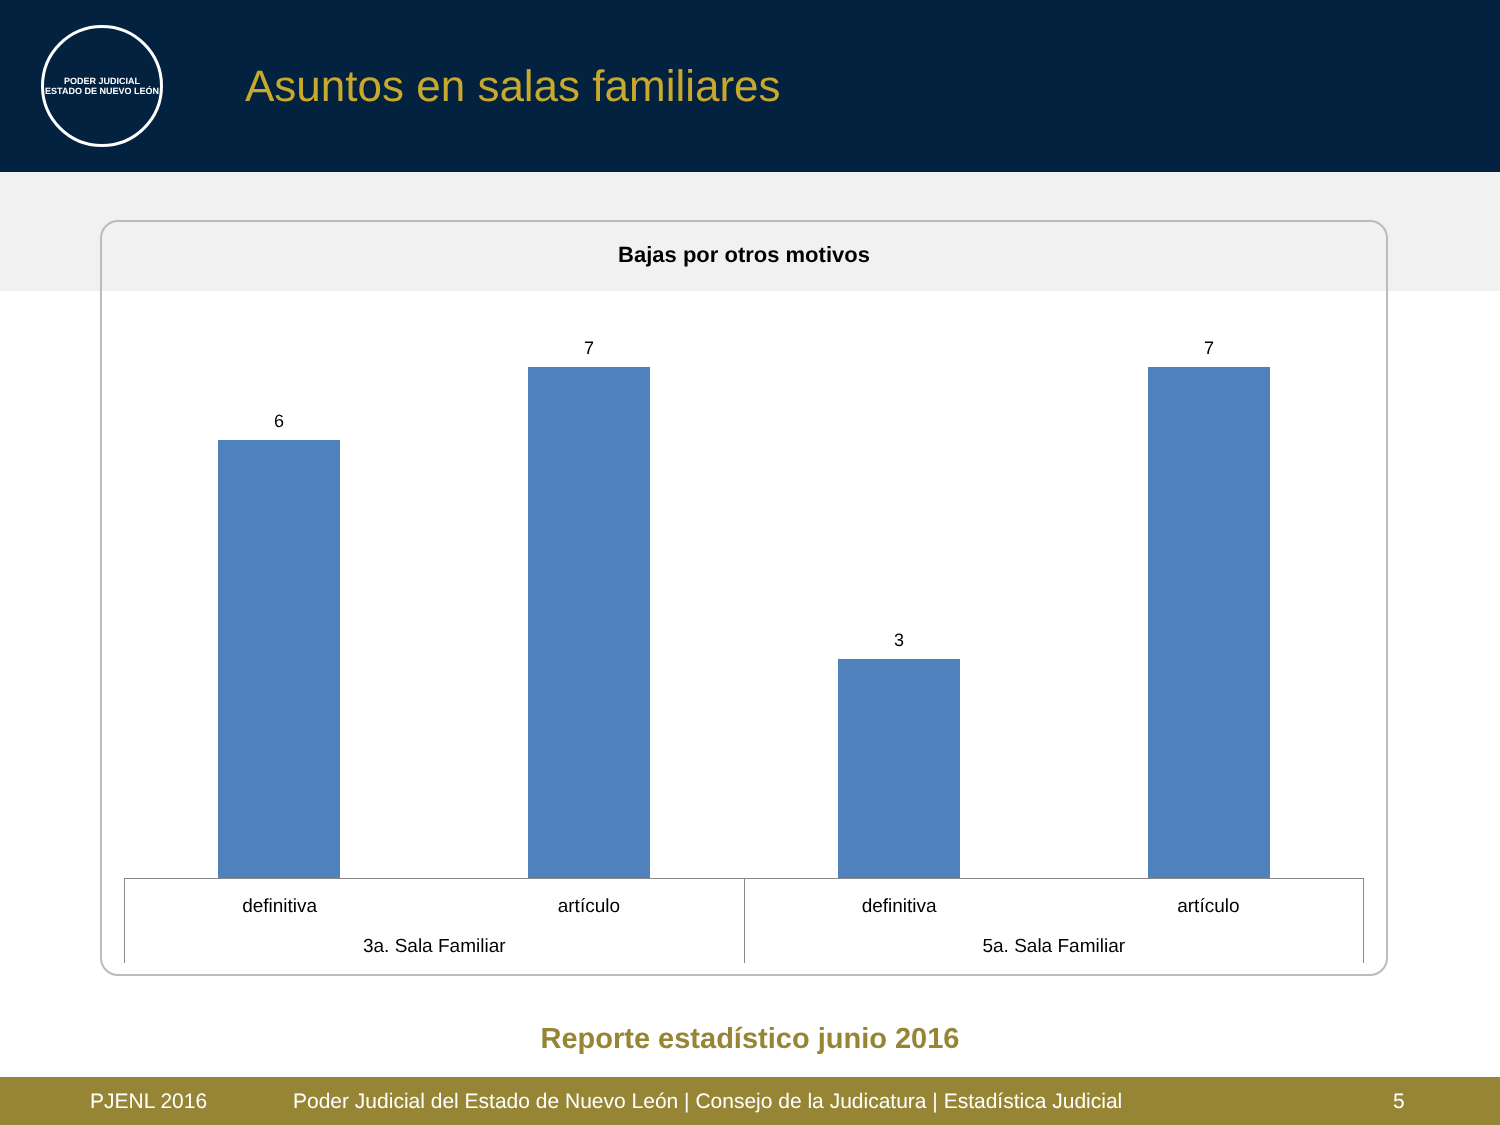PODER JUDICIAL
ESTADO DE NUEVO LEÓN
Asuntos en salas familiares
Bajas por otros motivos
6
7
3
7
definitiva artículo
3a. Sala Familiar
definitiva artículo
5a. Sala Familiar
Reporte estadístico junio 2016
PJENL 2016 Poder Judicial del Estado de Nuevo León | Consejo de la Judicatura | Estadística Judicial 5